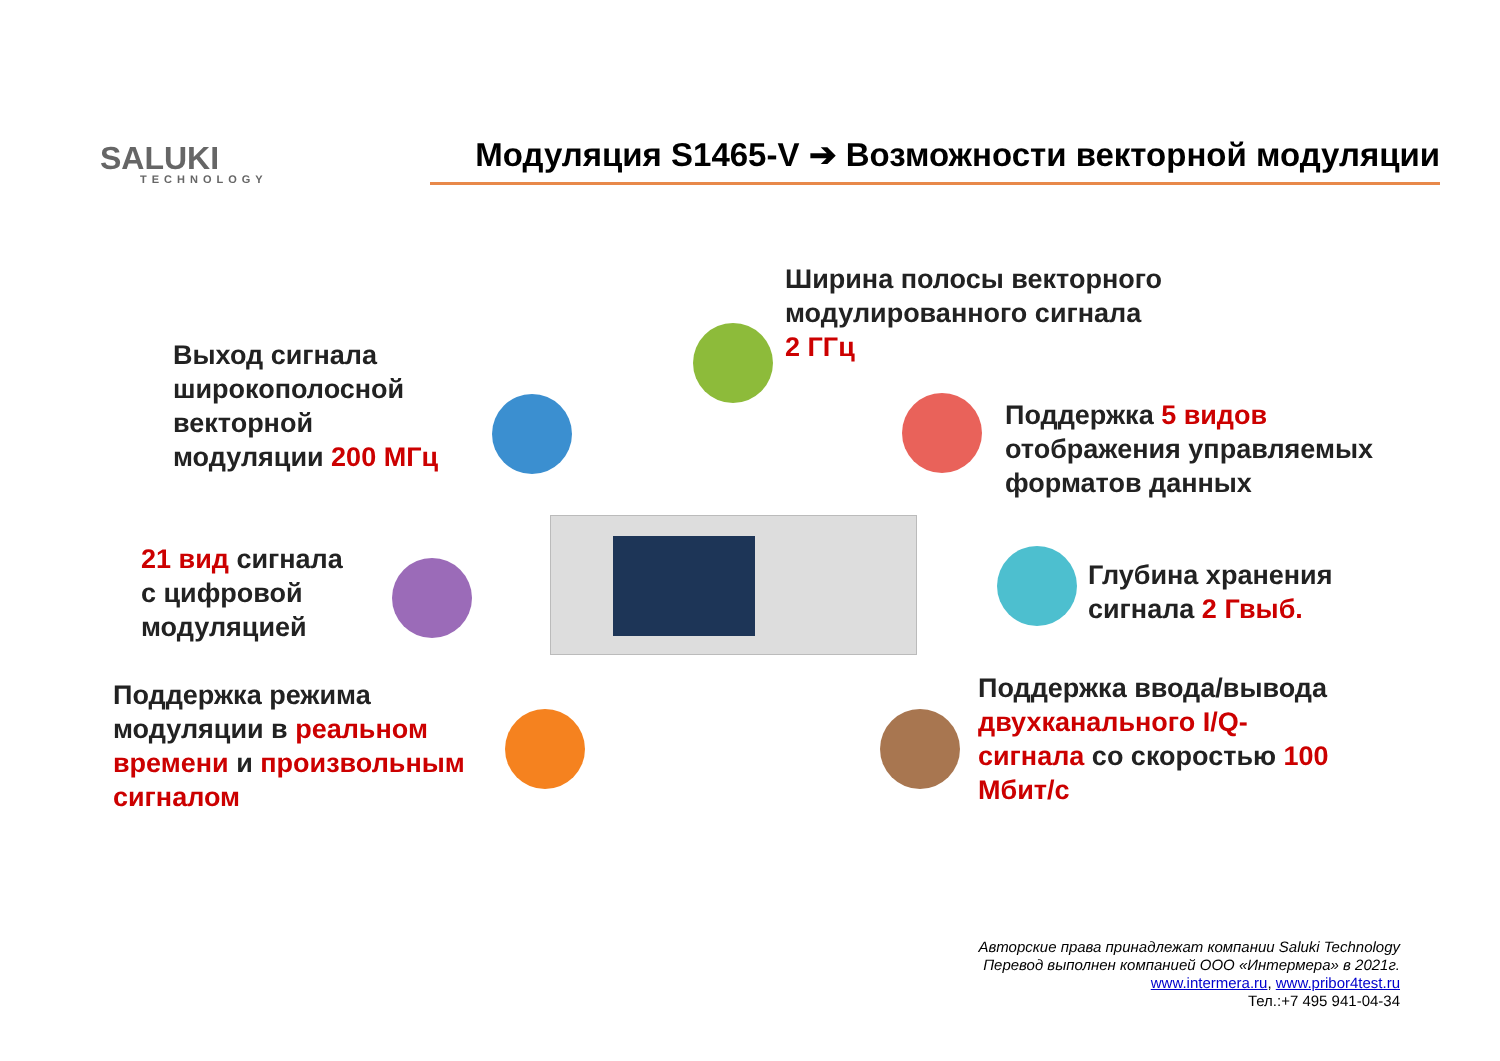SALUKI
TECHNOLOGY
Модуляция S1465-V ➔ Возможности векторной модуляции
Ширина полосы векторного
модулированного сигнала
2 ГГц
Выход сигнала
широкополосной
векторной
модуляции 200 МГц
Поддержка 5 видов
отображения управляемых
форматов данных
21 вид сигнала
с цифровой
модуляцией
Глубина хранения
сигнала 2 Гвыб.
Поддержка режима
модуляции в реальном
времени и произвольным
сигналом
Поддержка ввода/вывода
двухканального I/Q-
сигнала со скоростью 100
Мбит/с
Авторские права принадлежат компании Saluki Technology
Перевод выполнен компанией ООО «Интермера» в 2021г.
www.intermera.ru, www.pribor4test.ru
Тел.:+7 495 941-04-34